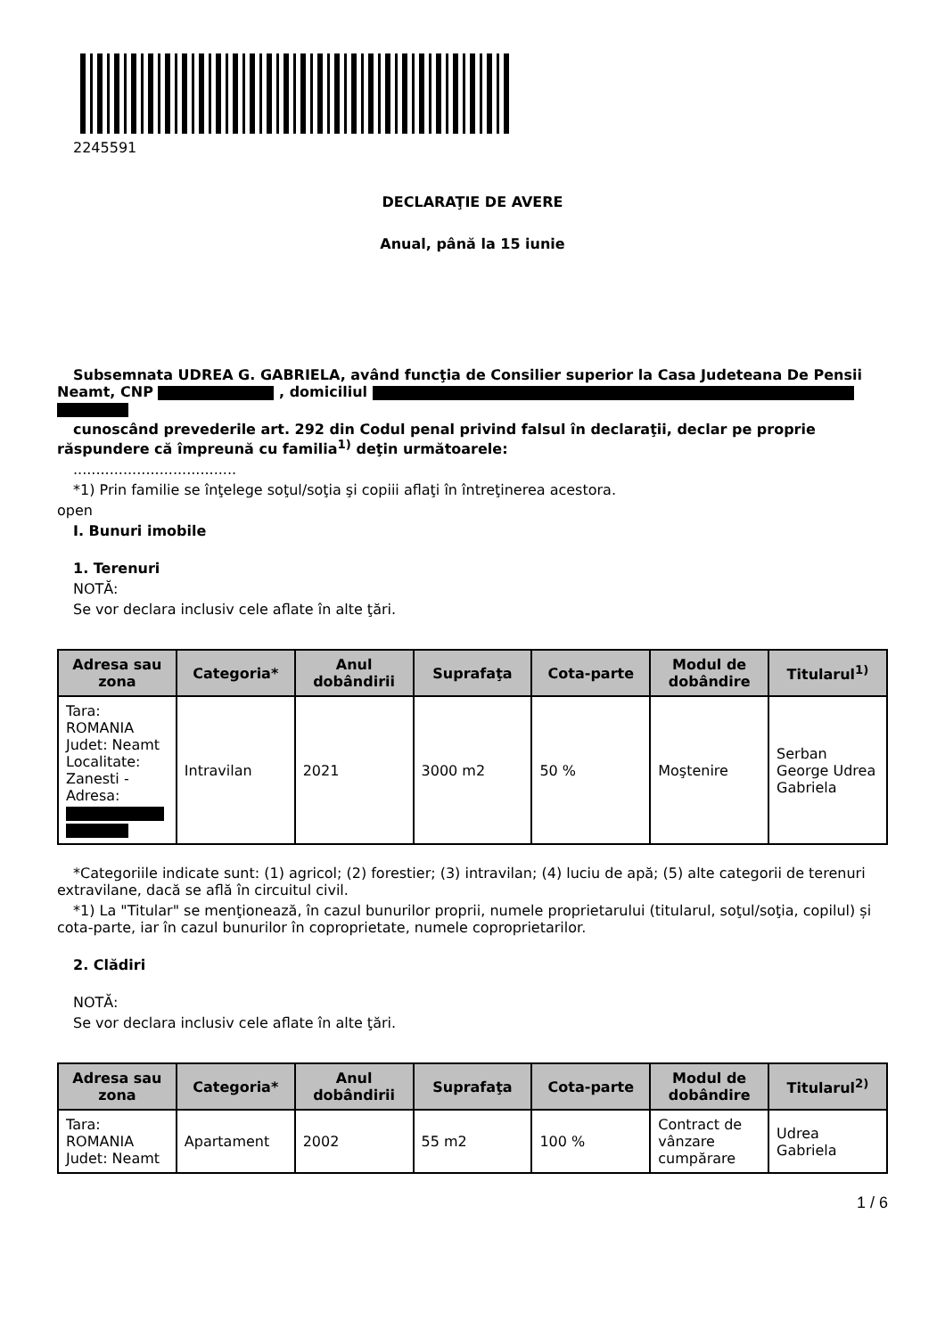2245591
DECLARAŢIE DE AVERE
Anual, până la 15 iunie
Subsemnata UDREA G. GABRIELA, având funcţia de Consilier superior la Casa Judeteana De Pensii Neamt, CNP , domiciliul
cunoscând prevederile art. 292 din Codul penal privind falsul în declaraţii, declar pe proprie răspundere că împreună cu familia<sup>1)</sup> deţin următoarele:
....................................
*1) Prin familie se înţelege soţul/soţia şi copiii aflaţi în întreţinerea acestora.
open
I. Bunuri imobile
1. Terenuri
NOTĂ:
Se vor declara inclusiv cele aflate în alte ţări.
| Adresa sau zona | Categoria* | Anul dobândirii | Suprafaţa | Cota-parte | Modul de dobândire | Titularul<sup>1)</sup> |
| --- | --- | --- | --- | --- | --- | --- |
| Tara: ROMANIA Judet: Neamt Localitate: Zanesti - Adresa: | Intravilan | 2021 | 3000 m2 | 50 % | Moştenire | Serban George Udrea Gabriela |
*Categoriile indicate sunt: (1) agricol; (2) forestier; (3) intravilan; (4) luciu de apă; (5) alte categorii de terenuri extravilane, dacă se află în circuitul civil.
*1) La "Titular" se menţionează, în cazul bunurilor proprii, numele proprietarului (titularul, soţul/soţia, copilul) și cota-parte, iar în cazul bunurilor în coproprietate, numele coproprietarilor.
2. Clădiri
NOTĂ:
Se vor declara inclusiv cele aflate în alte ţări.
| Adresa sau zona | Categoria* | Anul dobândirii | Suprafaţa | Cota-parte | Modul de dobândire | Titularul<sup>2)</sup> |
| --- | --- | --- | --- | --- | --- | --- |
| Tara: ROMANIA Judet: Neamt | Apartament | 2002 | 55 m2 | 100 % | Contract de vânzare cumpărare | Udrea Gabriela |
1 / 6